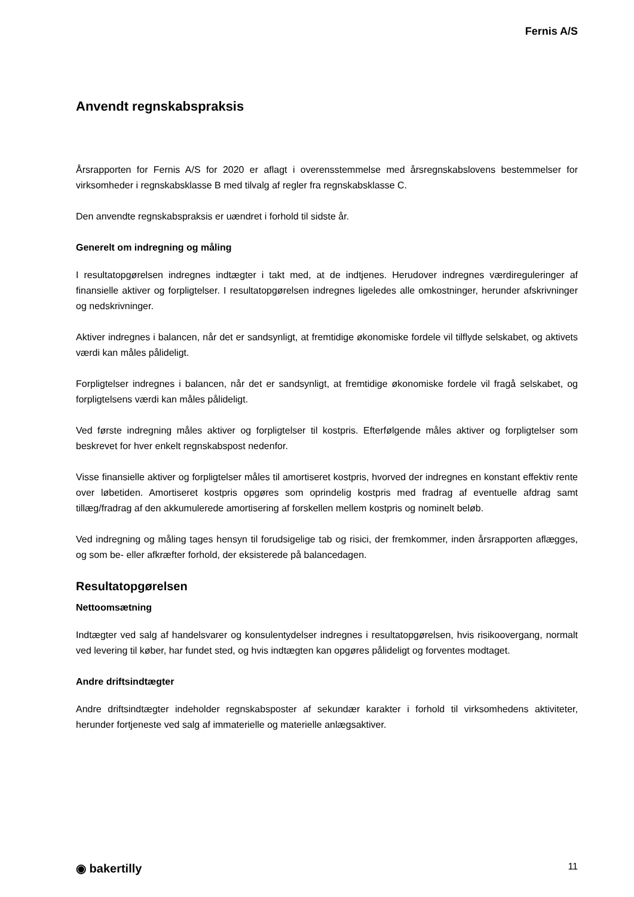Fernis A/S
Anvendt regnskabspraksis
Årsrapporten for Fernis A/S for 2020 er aflagt i overensstemmelse med årsregnskabslovens bestemmelser for virksomheder i regnskabsklasse B med tilvalg af regler fra regnskabsklasse C.
Den anvendte regnskabspraksis er uændret i forhold til sidste år.
Generelt om indregning og måling
I resultatopgørelsen indregnes indtægter i takt med, at de indtjenes. Herudover indregnes værdireguleringer af finansielle aktiver og forpligtelser. I resultatopgørelsen indregnes ligeledes alle omkostninger, herunder afskrivninger og nedskrivninger.
Aktiver indregnes i balancen, når det er sandsynligt, at fremtidige økonomiske fordele vil tilflyde selskabet, og aktivets værdi kan måles pålideligt.
Forpligtelser indregnes i balancen, når det er sandsynligt, at fremtidige økonomiske fordele vil fragå selskabet, og forpligtelsens værdi kan måles pålideligt.
Ved første indregning måles aktiver og forpligtelser til kostpris. Efterfølgende måles aktiver og forpligtelser som beskrevet for hver enkelt regnskabspost nedenfor.
Visse finansielle aktiver og forpligtelser måles til amortiseret kostpris, hvorved der indregnes en konstant effektiv rente over løbetiden. Amortiseret kostpris opgøres som oprindelig kostpris med fradrag af eventuelle afdrag samt tillæg/fradrag af den akkumulerede amortisering af forskellen mellem kostpris og nominelt beløb.
Ved indregning og måling tages hensyn til forudsigelige tab og risici, der fremkommer, inden årsrapporten aflægges, og som be- eller afkræfter forhold, der eksisterede på balancedagen.
Resultatopgørelsen
Nettoomsætning
Indtægter ved salg af handelsvarer og konsulentydelser indregnes i resultatopgørelsen, hvis risikoovergang, normalt ved levering til køber, har fundet sted, og hvis indtægten kan opgøres pålideligt og forventes modtaget.
Andre driftsindtægter
Andre driftsindtægter indeholder regnskabsposter af sekundær karakter i forhold til virksomhedens aktiviteter, herunder fortjeneste ved salg af immaterielle og materielle anlægsaktiver.
◉ bakertilly 11